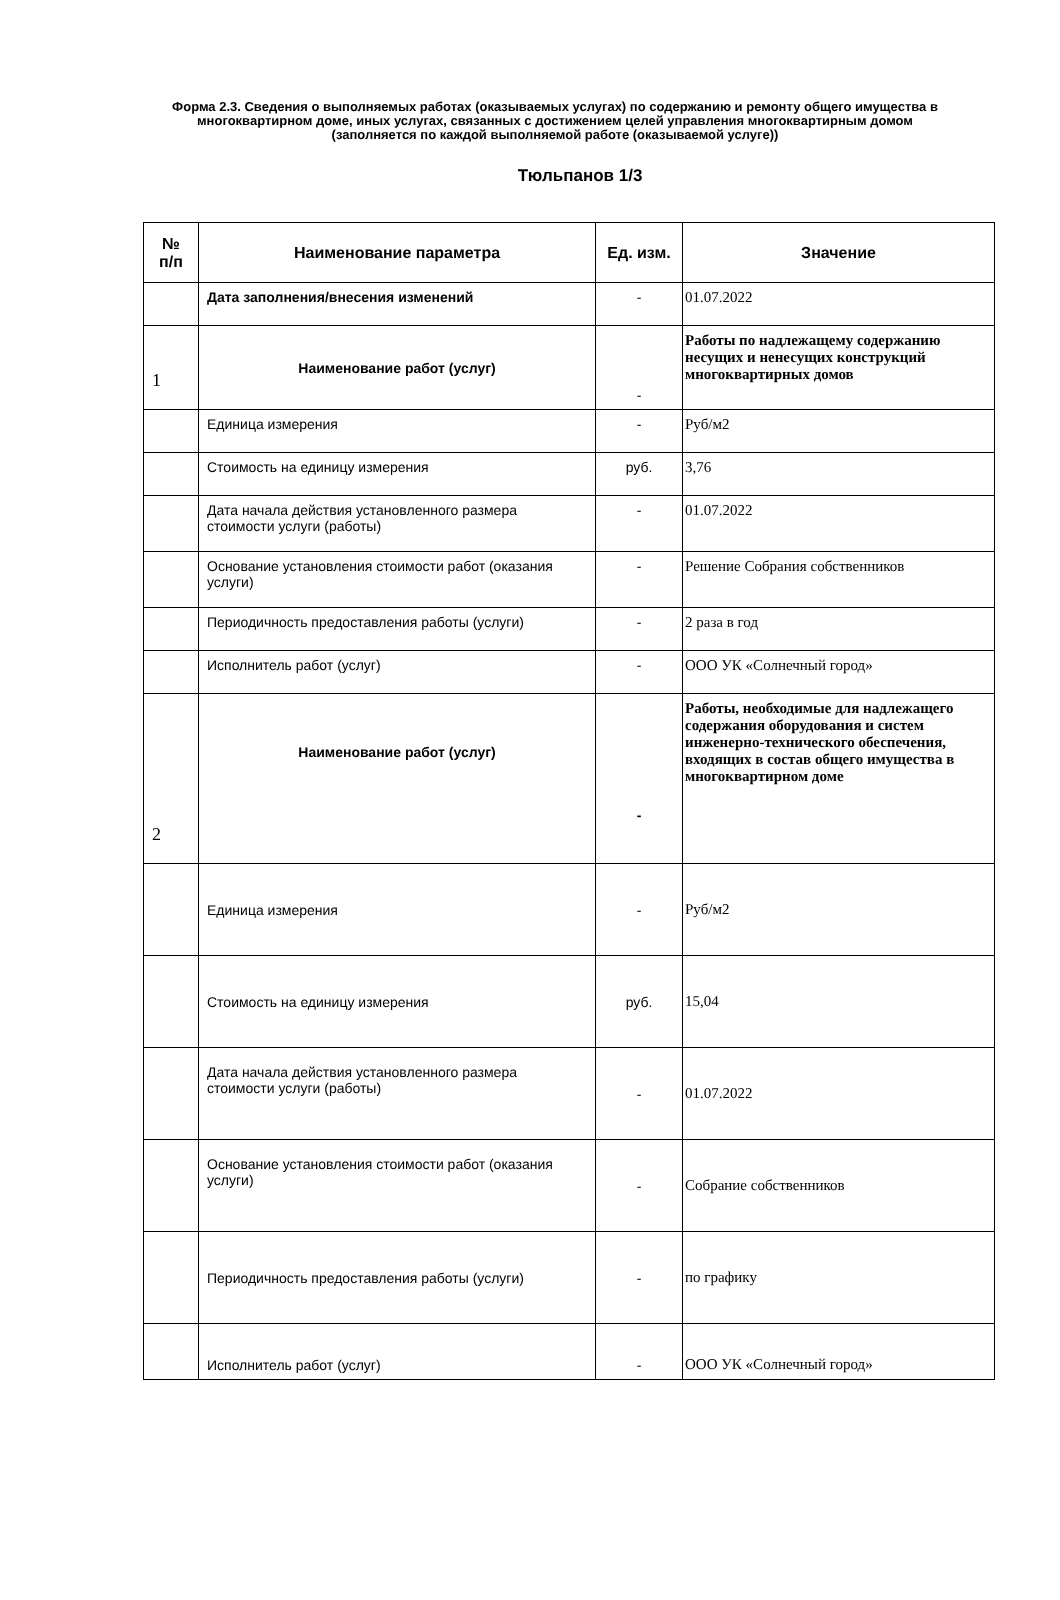Форма 2.3. Сведения о выполняемых работах (оказываемых услугах) по содержанию и ремонту общего имущества в многоквартирном доме, иных услугах, связанных с достижением целей управления многоквартирным домом (заполняется по каждой выполняемой работе (оказываемой услуге))
Тюльпанов 1/3
| № п/п | Наименование параметра | Ед. изм. | Значение |
| --- | --- | --- | --- |
| | Дата заполнения/внесения изменений | - | 01.07.2022 |
| 1 | Наименование работ (услуг) | - | Работы по надлежащему содержанию несущих и ненесущих конструкций многоквартирных домов |
| | Единица измерения | - | Руб/м2 |
| | Стоимость на единицу измерения | руб. | 3,76 |
| | Дата начала действия установленного размера стоимости услуги (работы) | - | 01.07.2022 |
| | Основание установления стоимости работ (оказания услуги) | - | Решение Собрания собственников |
| | Периодичность предоставления работы (услуги) | - | 2 раза в год |
| | Исполнитель работ (услуг) | - | ООО УК «Солнечный город» |
| 2 | Наименование работ (услуг) | - | Работы, необходимые для надлежащего содержания оборудования и систем инженерно-технического обеспечения, входящих в состав общего имущества в многоквартирном доме |
| | Единица измерения | - | Руб/м2 |
| | Стоимость на единицу измерения | руб. | 15,04 |
| | Дата начала действия установленного размера стоимости услуги (работы) | - | 01.07.2022 |
| | Основание установления стоимости работ (оказания услуги) | - | Собрание собственников |
| | Периодичность предоставления работы (услуги) | - | по графику |
| | Исполнитель работ (услуг) | - | ООО УК «Солнечный город» |